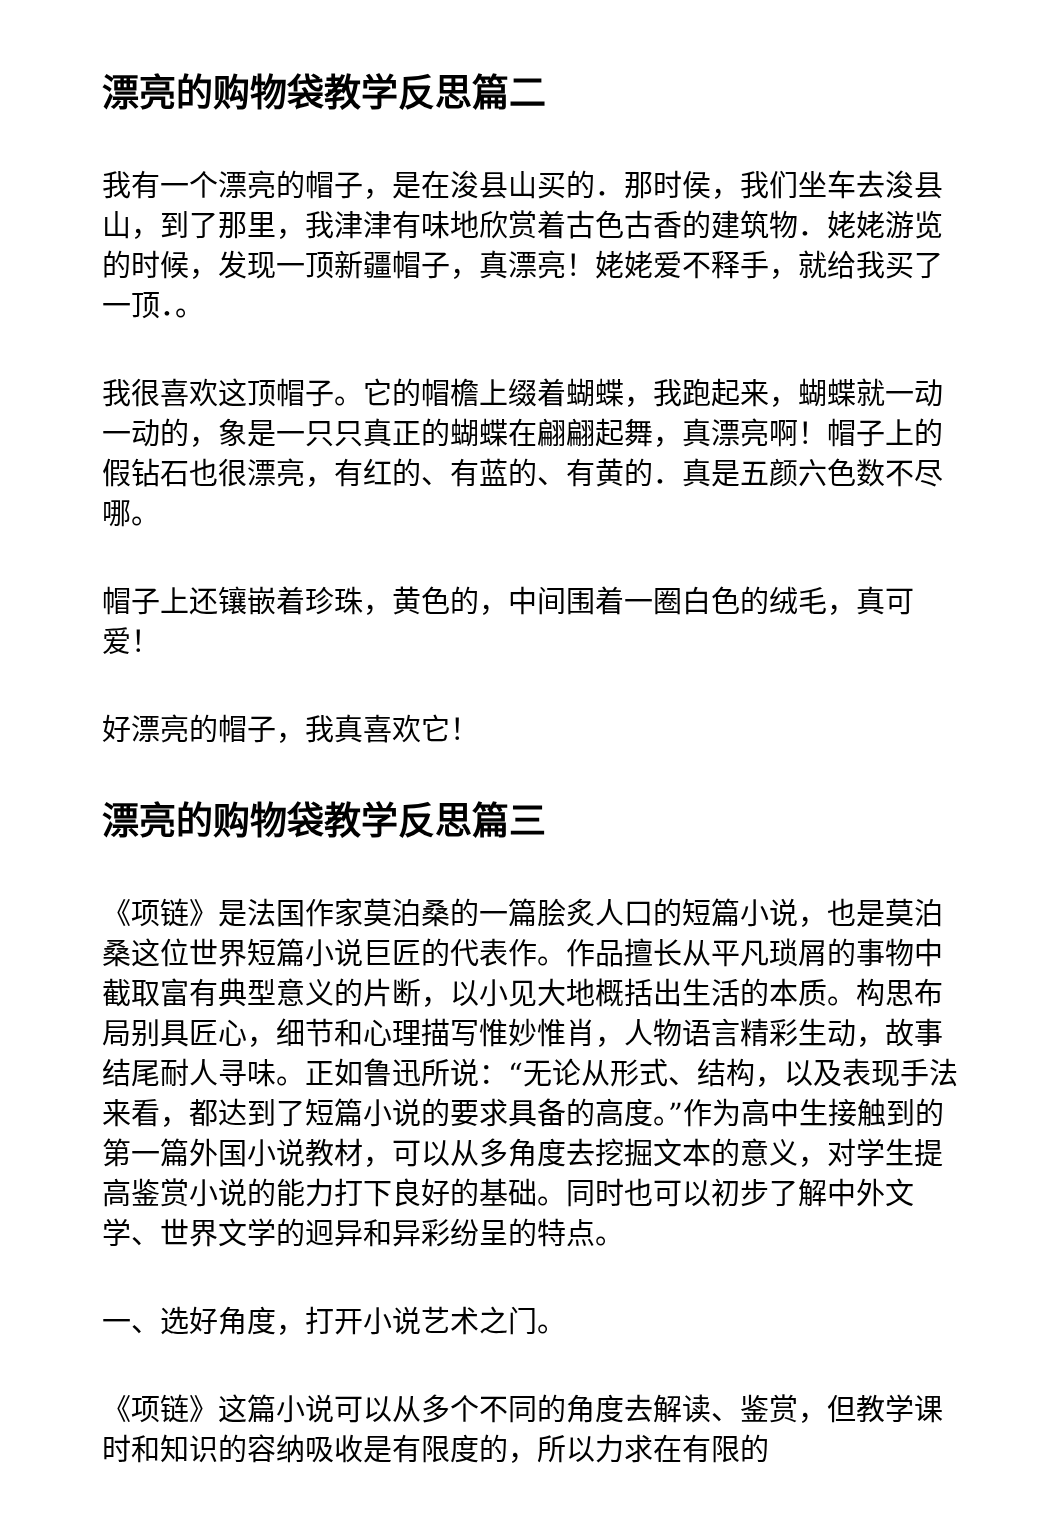漂亮的购物袋教学反思篇二
我有一个漂亮的帽子，是在浚县山买的．那时侯，我们坐车去浚县山，到了那里，我津津有味地欣赏着古色古香的建筑物．姥姥游览的时候，发现一顶新疆帽子，真漂亮！姥姥爱不释手，就给我买了一顶．。
我很喜欢这顶帽子。它的帽檐上缀着蝴蝶，我跑起来，蝴蝶就一动一动的，象是一只只真正的蝴蝶在翩翩起舞，真漂亮啊！帽子上的假钻石也很漂亮，有红的、有蓝的、有黄的．真是五颜六色数不尽哪。
帽子上还镶嵌着珍珠，黄色的，中间围着一圈白色的绒毛，真可爱！
好漂亮的帽子，我真喜欢它！
漂亮的购物袋教学反思篇三
《项链》是法国作家莫泊桑的一篇脍炙人口的短篇小说，也是莫泊桑这位世界短篇小说巨匠的代表作。作品擅长从平凡琐屑的事物中截取富有典型意义的片断，以小见大地概括出生活的本质。构思布局别具匠心，细节和心理描写惟妙惟肖，人物语言精彩生动，故事结尾耐人寻味。正如鲁迅所说：“无论从形式、结构，以及表现手法来看，都达到了短篇小说的要求具备的高度。”作为高中生接触到的第一篇外国小说教材，可以从多角度去挖掘文本的意义，对学生提高鉴赏小说的能力打下良好的基础。同时也可以初步了解中外文学、世界文学的迥异和异彩纷呈的特点。
一、选好角度，打开小说艺术之门。
《项链》这篇小说可以从多个不同的角度去解读、鉴赏，但教学课时和知识的容纳吸收是有限度的，所以力求在有限的